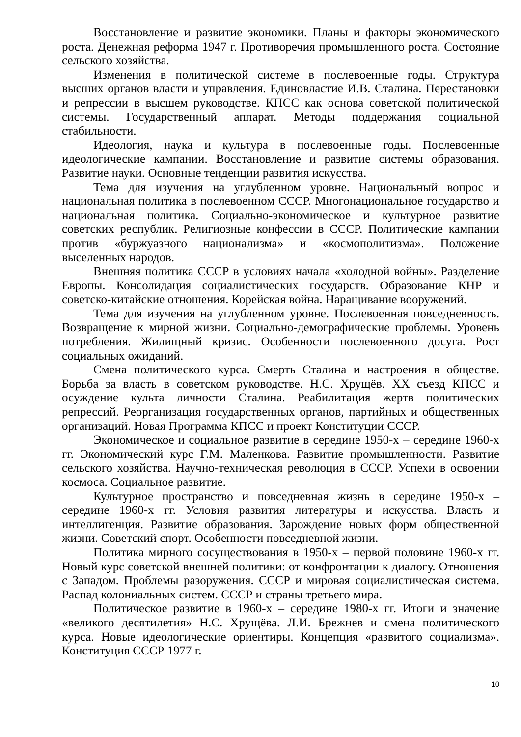Восстановление и развитие экономики. Планы и факторы экономического роста. Денежная реформа 1947 г. Противоречия промышленного роста. Состояние сельского хозяйства.
Изменения в политической системе в послевоенные годы. Структура высших органов власти и управления. Единовластие И.В. Сталина. Перестановки и репрессии в высшем руководстве. КПСС как основа советской политической системы. Государственный аппарат. Методы поддержания социальной стабильности.
Идеология, наука и культура в послевоенные годы. Послевоенные идеологические кампании. Восстановление и развитие системы образования. Развитие науки. Основные тенденции развития искусства.
Тема для изучения на углубленном уровне. Национальный вопрос и национальная политика в послевоенном СССР. Многонациональное государство и национальная политика. Социально-экономическое и культурное развитие советских республик. Религиозные конфессии в СССР. Политические кампании против «буржуазного национализма» и «космополитизма». Положение выселенных народов.
Внешняя политика СССР в условиях начала «холодной войны». Разделение Европы. Консолидация социалистических государств. Образование КНР и советско-китайские отношения. Корейская война. Наращивание вооружений.
Тема для изучения на углубленном уровне. Послевоенная повседневность. Возвращение к мирной жизни. Социально-демографические проблемы. Уровень потребления. Жилищный кризис. Особенности послевоенного досуга. Рост социальных ожиданий.
Смена политического курса. Смерть Сталина и настроения в обществе. Борьба за власть в советском руководстве. Н.С. Хрущёв. XX съезд КПСС и осуждение культа личности Сталина. Реабилитация жертв политических репрессий. Реорганизация государственных органов, партийных и общественных организаций. Новая Программа КПСС и проект Конституции СССР.
Экономическое и социальное развитие в середине 1950-х – середине 1960-х гг. Экономический курс Г.М. Маленкова. Развитие промышленности. Развитие сельского хозяйства. Научно-техническая революция в СССР. Успехи в освоении космоса. Социальное развитие.
Культурное пространство и повседневная жизнь в середине 1950-х – середине 1960-х гг. Условия развития литературы и искусства. Власть и интеллигенция. Развитие образования. Зарождение новых форм общественной жизни. Советский спорт. Особенности повседневной жизни.
Политика мирного сосуществования в 1950-х – первой половине 1960-х гг. Новый курс советской внешней политики: от конфронтации к диалогу. Отношения с Западом. Проблемы разоружения. СССР и мировая социалистическая система. Распад колониальных систем. СССР и страны третьего мира.
Политическое развитие в 1960-х – середине 1980-х гг. Итоги и значение «великого десятилетия» Н.С. Хрущёва. Л.И. Брежнев и смена политического курса. Новые идеологические ориентиры. Концепция «развитого социализма». Конституция СССР 1977 г.
10